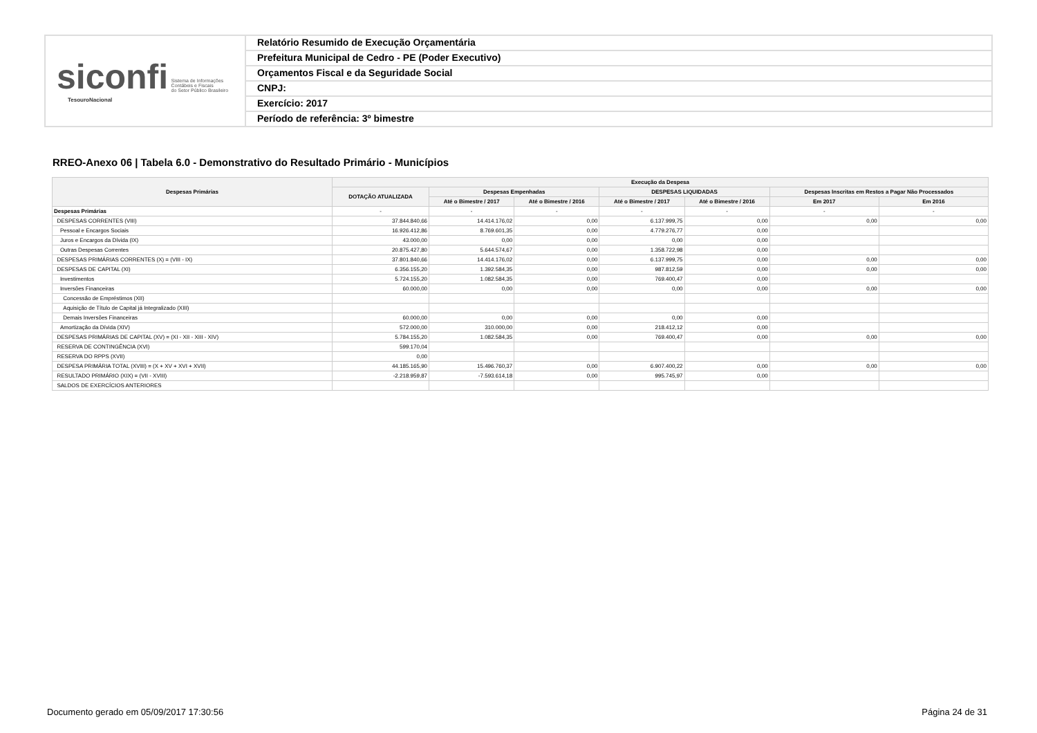siconfi Sistema de Informações
Contábeis e Fiscais
do Setor Público Brasileiro
TesouroNacional
Relatório Resumido de Execução Orçamentária
Prefeitura Municipal de Cedro - PE (Poder Executivo)
Orçamentos Fiscal e da Seguridade Social
CNPJ:
Exercício: 2017
Período de referência: 3º bimestre
RREO-Anexo 06 | Tabela 6.0 - Demonstrativo do Resultado Primário - Municípios
| Despesas Primárias | Execução da Despesa | | | | | | |
| --- | --- | --- | --- | --- | --- | --- | --- |
| | DOTAÇÃO ATUALIZADA | Despesas Empenhadas | | DESPESAS LIQUIDADAS | | Despesas Inscritas em Restos a Pagar Não Processados | |
| | | Até o Bimestre / 2017 | Até o Bimestre / 2016 | Até o Bimestre / 2017 | Até o Bimestre / 2016 | Em 2017 | Em 2016 |
| Despesas Primárias | - | - | - | - | - | - | - |
| DESPESAS CORRENTES (VIII) | 37.844.840,66 | 14.414.176,02 | 0,00 | 6.137.999,75 | 0,00 | 0,00 | 0,00 |
| Pessoal e Encargos Sociais | 16.926.412,86 | 8.769.601,35 | 0,00 | 4.779.276,77 | 0,00 | | |
| Juros e Encargos da Dívida (IX) | 43.000,00 | 0,00 | 0,00 | 0,00 | 0,00 | | |
| Outras Despesas Correntes | 20.875.427,80 | 5.644.574,67 | 0,00 | 1.358.722,98 | 0,00 | | |
| DESPESAS PRIMÁRIAS CORRENTES (X) = (VIII - IX) | 37.801.840,66 | 14.414.176,02 | 0,00 | 6.137.999,75 | 0,00 | 0,00 | 0,00 |
| DESPESAS DE CAPITAL (XI) | 6.356.155,20 | 1.392.584,35 | 0,00 | 987.812,59 | 0,00 | 0,00 | 0,00 |
| Investimentos | 5.724.155,20 | 1.082.584,35 | 0,00 | 769.400,47 | 0,00 | | |
| Inversões Financeiras | 60.000,00 | 0,00 | 0,00 | 0,00 | 0,00 | 0,00 | 0,00 |
| Concessão de Empréstimos (XII) | | | | | | | |
| Aquisição de Título de Capital já Integralizado (XIII) | | | | | | | |
| Demais Inversões Financeiras | 60.000,00 | 0,00 | 0,00 | 0,00 | 0,00 | | |
| Amortização da Dívida (XIV) | 572.000,00 | 310.000,00 | 0,00 | 218.412,12 | 0,00 | | |
| DESPESAS PRIMÁRIAS DE CAPITAL (XV) = (XI - XII - XIII - XIV) | 5.784.155,20 | 1.082.584,35 | 0,00 | 769.400,47 | 0,00 | 0,00 | 0,00 |
| RESERVA DE CONTINGÊNCIA (XVI) | 599.170,04 | | | | | | |
| RESERVA DO RPPS (XVII) | 0,00 | | | | | | |
| DESPESA PRIMÁRIA TOTAL (XVIII) = (X + XV + XVI + XVII) | 44.185.165,90 | 15.496.760,37 | 0,00 | 6.907.400,22 | 0,00 | 0,00 | 0,00 |
| RESULTADO PRIMÁRIO (XIX) = (VII - XVIII) | -2.218.959,87 | -7.593.614,18 | 0,00 | 995.745,97 | 0,00 | | |
| SALDOS DE EXERCÍCIOS ANTERIORES | | | | | | | |
Documento gerado em 05/09/2017 17:30:56
Página 24 de 31